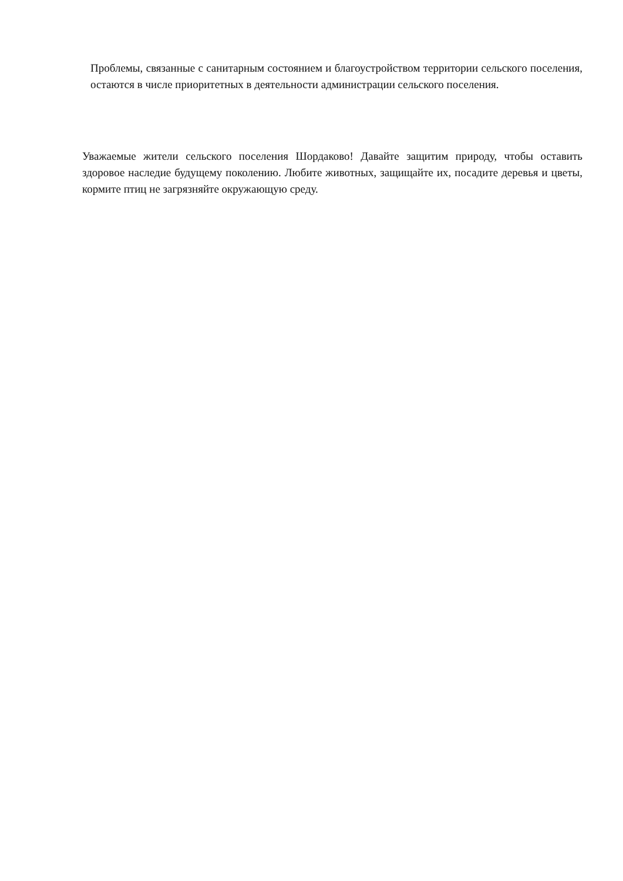Проблемы, связанные с санитарным состоянием и благоустройством территории сельского поселения, остаются в числе приоритетных в деятельности администрации сельского поселения.
Уважаемые жители сельского поселения Шордаково! Давайте защитим природу, чтобы оставить здоровое наследие будущему поколению. Любите животных, защищайте их, посадите деревья и цветы, кормите птиц не загрязняйте окружающую среду.